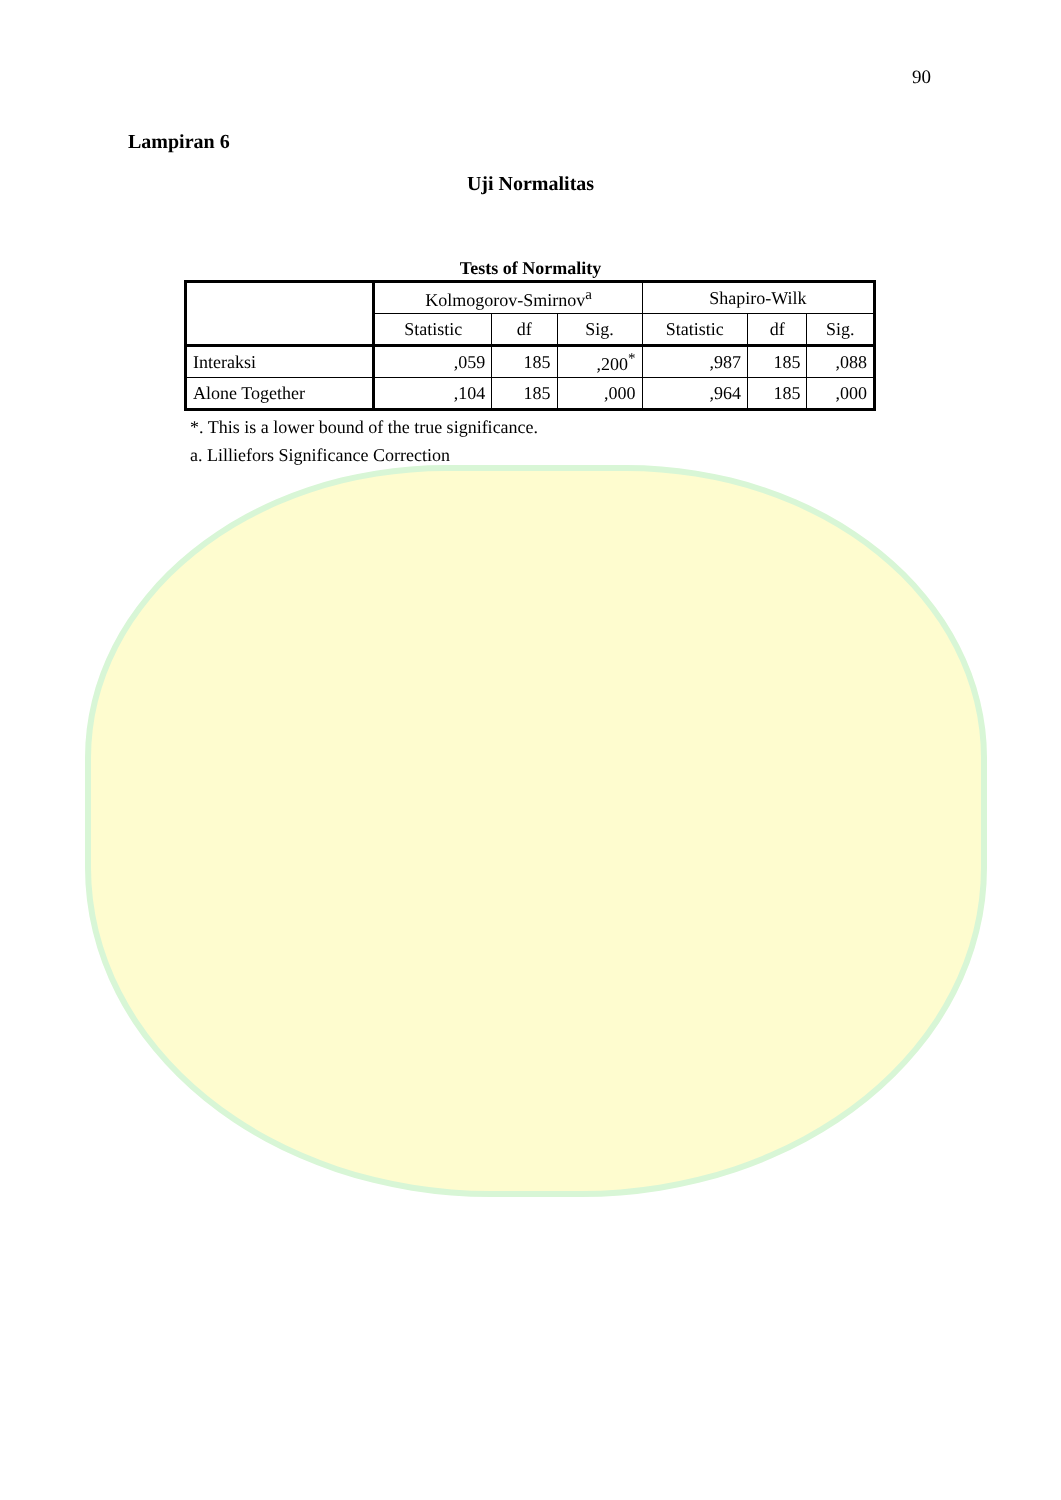90
Lampiran 6
Uji Normalitas
Tests of Normality
| | Kolmogorov-Smirnov<sup>a</sup> | | | Shapiro-Wilk | | |
| --- | --- | --- | --- | --- | --- | --- |
| | Statistic | df | Sig. | Statistic | df | Sig. |
| Interaksi | ,059 | 185 | ,200<sup>*</sup> | ,987 | 185 | ,088 |
| Alone Together | ,104 | 185 | ,000 | ,964 | 185 | ,000 |
*. This is a lower bound of the true significance.
a. Lilliefors Significance Correction